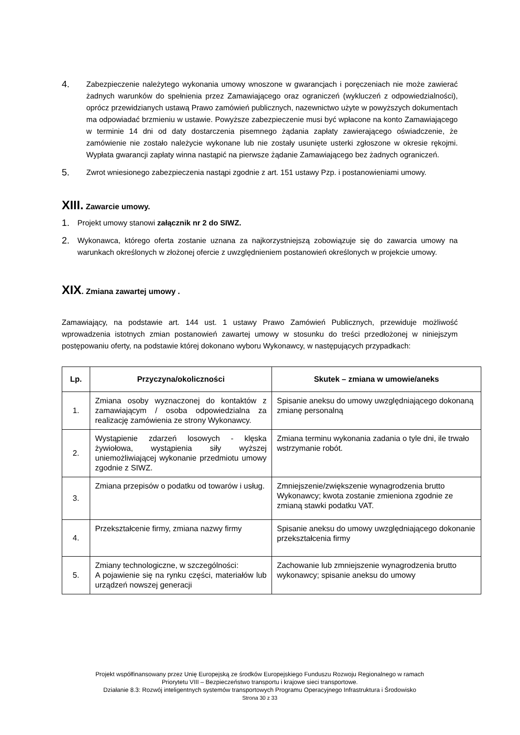4. Zabezpieczenie należytego wykonania umowy wnoszone w gwarancjach i poręczeniach nie może zawierać żadnych warunków do spełnienia przez Zamawiającego oraz ograniczeń (wykluczeń z odpowiedzialności), oprócz przewidzianych ustawą Prawo zamówień publicznych, nazewnictwo użyte w powyższych dokumentach ma odpowiadać brzmieniu w ustawie. Powyższe zabezpieczenie musi być wpłacone na konto Zamawiającego w terminie 14 dni od daty dostarczenia pisemnego żądania zapłaty zawierającego oświadczenie, że zamówienie nie zostało należycie wykonane lub nie zostały usunięte usterki zgłoszone w okresie rękojmi. Wypłata gwarancji zapłaty winna nastąpić na pierwsze żądanie Zamawiającego bez żadnych ograniczeń.
5. Zwrot wniesionego zabezpieczenia nastąpi zgodnie z art. 151 ustawy Pzp. i postanowieniami umowy.
XIII. Zawarcie umowy.
1. Projekt umowy stanowi załącznik nr 2 do SIWZ.
2. Wykonawca, którego oferta zostanie uznana za najkorzystniejszą zobowiązuje się do zawarcia umowy na warunkach określonych w złożonej ofercie z uwzględnieniem postanowień określonych w projekcie umowy.
XIX. Zmiana zawartej umowy .
Zamawiający, na podstawie art. 144 ust. 1 ustawy Prawo Zamówień Publicznych, przewiduje możliwość wprowadzenia istotnych zmian postanowień zawartej umowy w stosunku do treści przedłożonej w niniejszym postępowaniu oferty, na podstawie której dokonano wyboru Wykonawcy, w następujących przypadkach:
| Lp. | Przyczyna/okoliczności | Skutek – zmiana w umowie/aneks |
| --- | --- | --- |
| 1. | Zmiana osoby wyznaczonej do kontaktów z zamawiającym / osoba odpowiedzialna za realizację zamówienia ze strony Wykonawcy. | Spisanie aneksu do umowy uwzględniającego dokonaną zmianę personalną |
| 2. | Wystąpienie zdarzeń losowych - klęska żywiołowa, wystąpienia siły wyższej uniemożliwiającej wykonanie przedmiotu umowy zgodnie z SIWZ. | Zmiana terminu wykonania zadania o tyle dni, ile trwało wstrzymanie robót. |
| 3. | Zmiana przepisów o podatku od towarów i usług. | Zmniejszenie/zwiększenie wynagrodzenia brutto Wykonawcy; kwota zostanie zmieniona zgodnie ze zmianą stawki podatku VAT. |
| 4. | Przekształcenie firmy, zmiana nazwy firmy | Spisanie aneksu do umowy uwzględniającego dokonanie przekształcenia firmy |
| 5. | Zmiany technologiczne, w szczególności: A pojawienie się na rynku części, materiałów lub urządzeń nowszej generacji | Zachowanie lub zmniejszenie wynagrodzenia brutto wykonawcy; spisanie aneksu do umowy |
Projekt współfinansowany przez Unię Europejską ze środków Europejskiego Funduszu Rozwoju Regionalnego w ramach
Priorytetu VIII – Bezpieczeństwo transportu i krajowe sieci transportowe.
Działanie 8.3: Rozwój inteligentnych systemów transportowych Programu Operacyjnego Infrastruktura i Środowisko
Strona 30 z 33